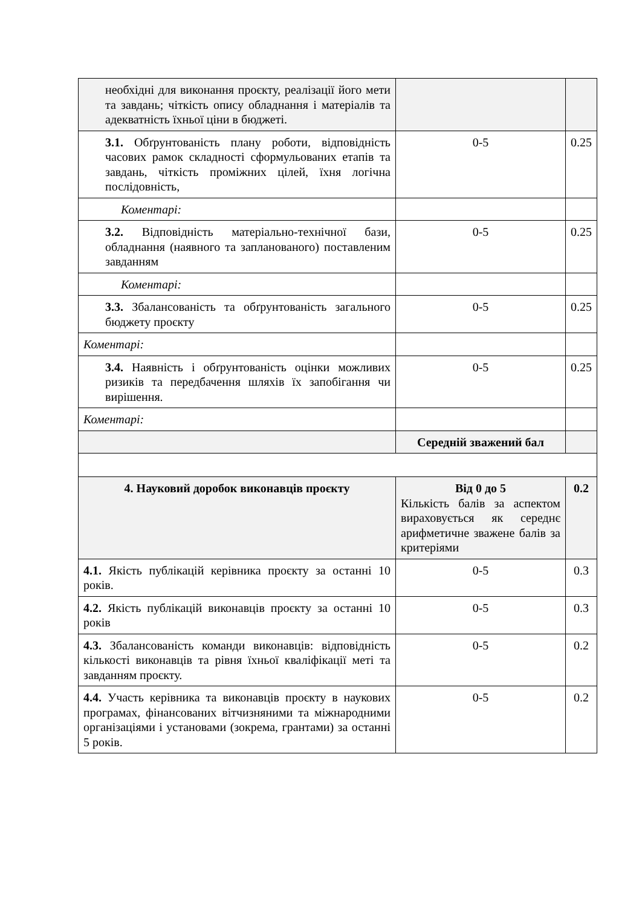| необхідні для виконання проєкту, реалізації його мети та завдань; чіткість опису обладнання і матеріалів та адекватність їхньої ціни в бюджеті. | | |
| 3.1. Обґрунтованість плану роботи, відповідність часових рамок складності сформульованих етапів та завдань, чіткість проміжних цілей, їхня логічна послідовність, | 0-5 | 0.25 |
| Коментарі: | | |
| 3.2. Відповідність матеріально-технічної бази, обладнання (наявного та запланованого) поставленим завданням | 0-5 | 0.25 |
| Коментарі: | | |
| 3.3. Збалансованість та обґрунтованість загального бюджету проєкту | 0-5 | 0.25 |
| Коментарі: | | |
| 3.4. Наявність і обґрунтованість оцінки можливих ризиків та передбачення шляхів їх запобігання чи вирішення. | 0-5 | 0.25 |
| Коментарі: | | |
| | Середній зважений бал | |
| 4. Науковий доробок виконавців проєкту | Від 0 до 5 Кількість балів за аспектом вираховується як середнє арифметичне зважене балів за критеріями | 0.2 |
| 4.1. Якість публікацій керівника проєкту за останні 10 років. | 0-5 | 0.3 |
| 4.2. Якість публікацій виконавців проєкту за останні 10 років | 0-5 | 0.3 |
| 4.3. Збалансованість команди виконавців: відповідність кількості виконавців та рівня їхньої кваліфікації меті та завданням проєкту. | 0-5 | 0.2 |
| 4.4. Участь керівника та виконавців проєкту в наукових програмах, фінансованих вітчизняними та міжнародними організаціями і установами (зокрема, грантами) за останні 5 років. | 0-5 | 0.2 |